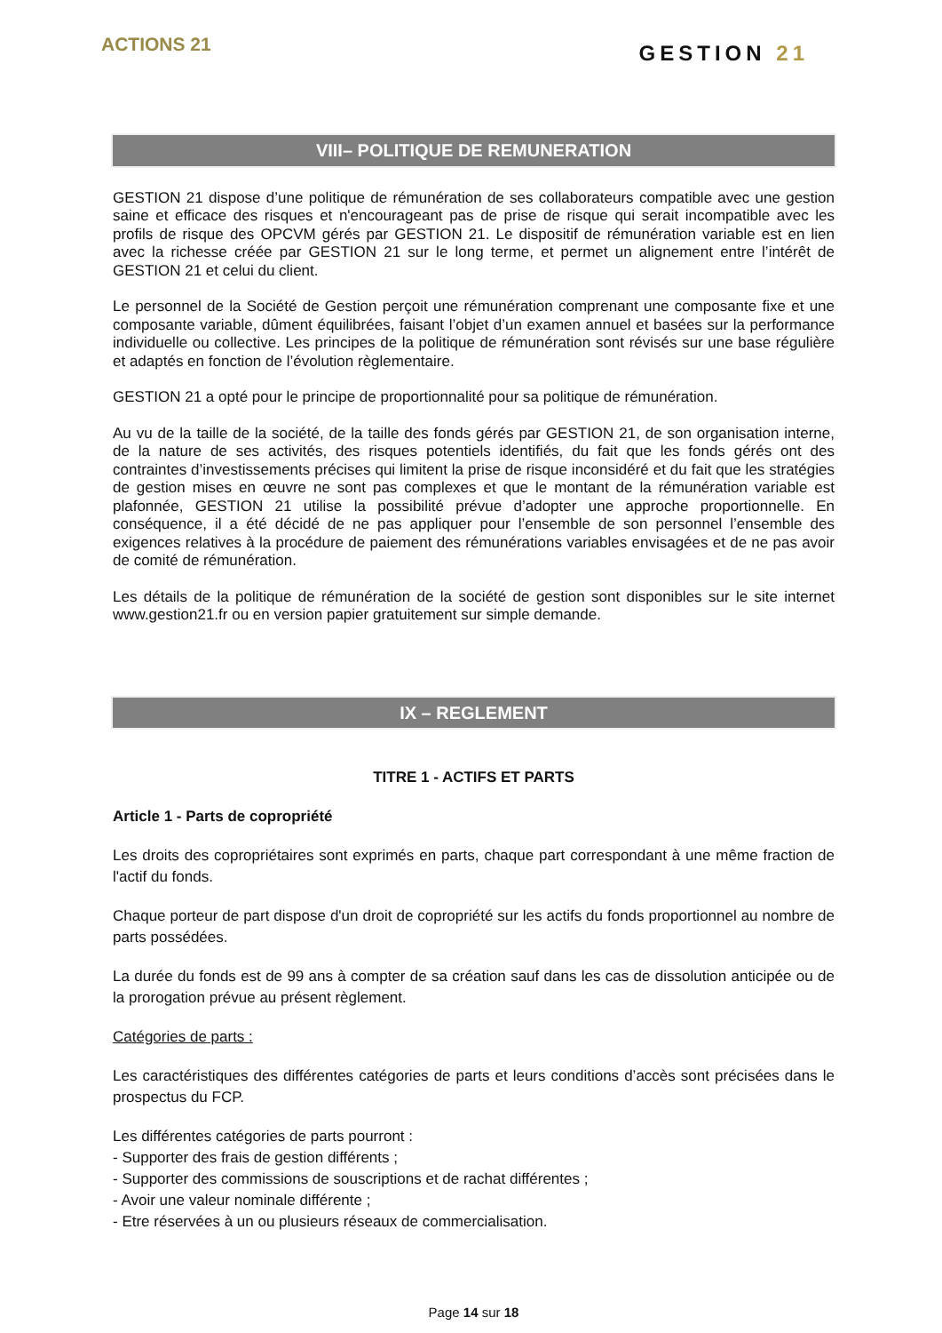ACTIONS 21
GESTION 21
VIII– POLITIQUE DE REMUNERATION
GESTION 21 dispose d’une politique de rémunération de ses collaborateurs compatible avec une gestion saine et efficace des risques et n'encourageant pas de prise de risque qui serait incompatible avec les profils de risque des OPCVM gérés par GESTION 21. Le dispositif de rémunération variable est en lien avec la richesse créée par GESTION 21 sur le long terme, et permet un alignement entre l’intérêt de GESTION 21 et celui du client.
Le personnel de la Société de Gestion perçoit une rémunération comprenant une composante fixe et une composante variable, dûment équilibrées, faisant l’objet d’un examen annuel et basées sur la performance individuelle ou collective. Les principes de la politique de rémunération sont révisés sur une base régulière et adaptés en fonction de l’évolution règlementaire.
GESTION 21 a opté pour le principe de proportionnalité pour sa politique de rémunération.
Au vu de la taille de la société, de la taille des fonds gérés par GESTION 21, de son organisation interne, de la nature de ses activités, des risques potentiels identifiés, du fait que les fonds gérés ont des contraintes d’investissements précises qui limitent la prise de risque inconsidéré et du fait que les stratégies de gestion mises en œuvre ne sont pas complexes et que le montant de la rémunération variable est plafonnée, GESTION 21 utilise la possibilité prévue d’adopter une approche proportionnelle. En conséquence, il a été décidé de ne pas appliquer pour l’ensemble de son personnel l’ensemble des exigences relatives à la procédure de paiement des rémunérations variables envisagées et de ne pas avoir de comité de rémunération.
Les détails de la politique de rémunération de la société de gestion sont disponibles sur le site internet www.gestion21.fr ou en version papier gratuitement sur simple demande.
IX – REGLEMENT
TITRE 1 - ACTIFS ET PARTS
Article 1 - Parts de copropriété
Les droits des copropriétaires sont exprimés en parts, chaque part correspondant à une même fraction de l'actif du fonds.
Chaque porteur de part dispose d'un droit de copropriété sur les actifs du fonds proportionnel au nombre de parts possédées.
La durée du fonds est de 99 ans à compter de sa création sauf dans les cas de dissolution anticipée ou de la prorogation prévue au présent règlement.
Catégories de parts :
Les caractéristiques des différentes catégories de parts et leurs conditions d’accès sont précisées dans le prospectus du FCP.
Les différentes catégories de parts pourront :
- Supporter des frais de gestion différents ;
- Supporter des commissions de souscriptions et de rachat différentes ;
- Avoir une valeur nominale différente ;
- Etre réservées à un ou plusieurs réseaux de commercialisation.
Page 14 sur 18